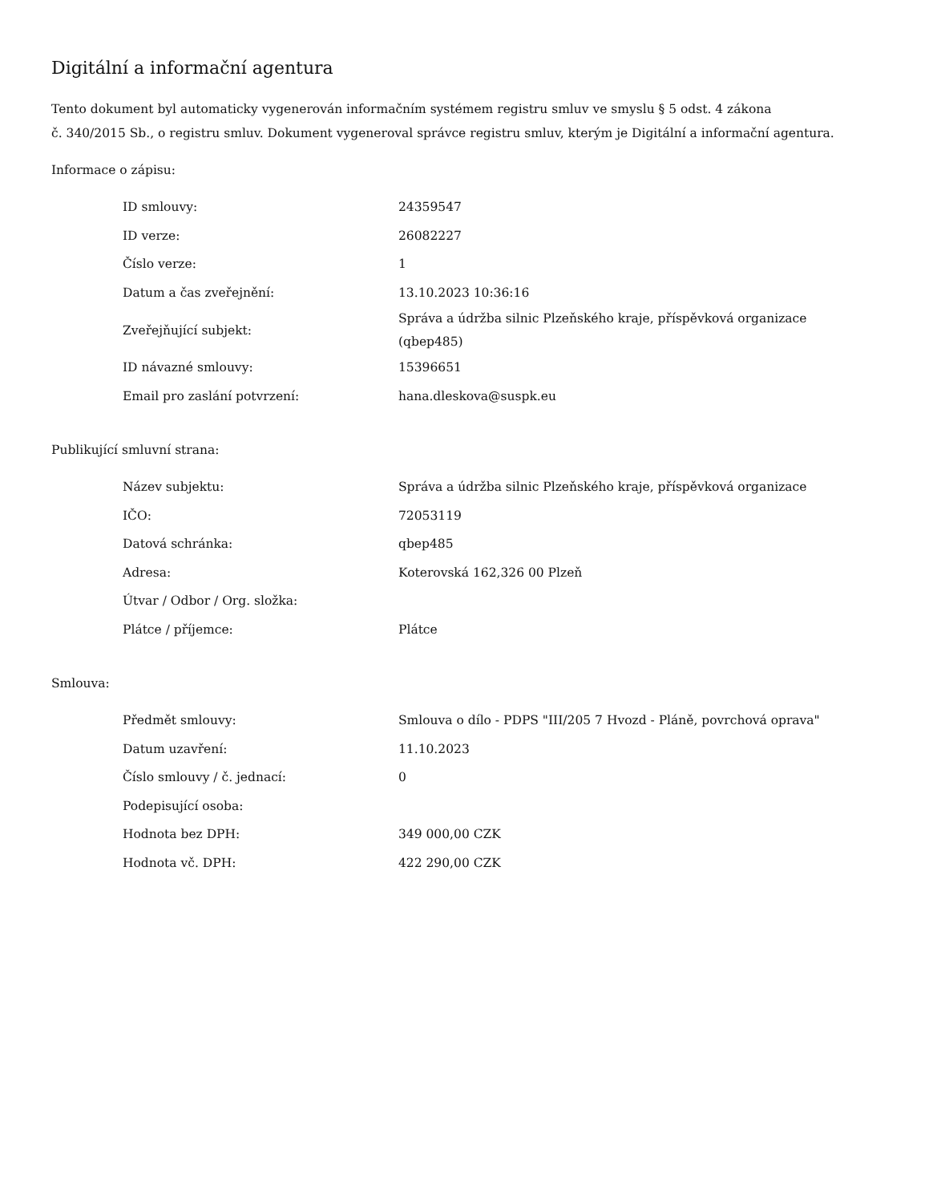Digitální a informační agentura
Tento dokument byl automaticky vygenerován informačním systémem registru smluv ve smyslu § 5 odst. 4 zákona
č. 340/2015 Sb., o registru smluv. Dokument vygeneroval správce registru smluv, kterým je Digitální a informační agentura.
Informace o zápisu:
| ID smlouvy: | 24359547 |
| ID verze: | 26082227 |
| Číslo verze: | 1 |
| Datum a čas zveřejnění: | 13.10.2023 10:36:16 |
| Zveřejňující subjekt: | Správa a údržba silnic Plzeňského kraje, příspěvková organizace (qbep485) |
| ID návazné smlouvy: | 15396651 |
| Email pro zaslání potvrzení: | hana.dleskova@suspk.eu |
Publikující smluvní strana:
| Název subjektu: | Správa a údržba silnic Plzeňského kraje, příspěvková organizace |
| IČO: | 72053119 |
| Datová schránka: | qbep485 |
| Adresa: | Koterovská 162,326 00 Plzeň |
| Útvar / Odbor / Org. složka: | |
| Plátce / příjemce: | Plátce |
Smlouva:
| Předmět smlouvy: | Smlouva o dílo - PDPS "III/205 7 Hvozd - Pláně, povrchová oprava" |
| Datum uzavření: | 11.10.2023 |
| Číslo smlouvy / č. jednací: | 0 |
| Podepisující osoba: | |
| Hodnota bez DPH: | 349 000,00 CZK |
| Hodnota vč. DPH: | 422 290,00 CZK |